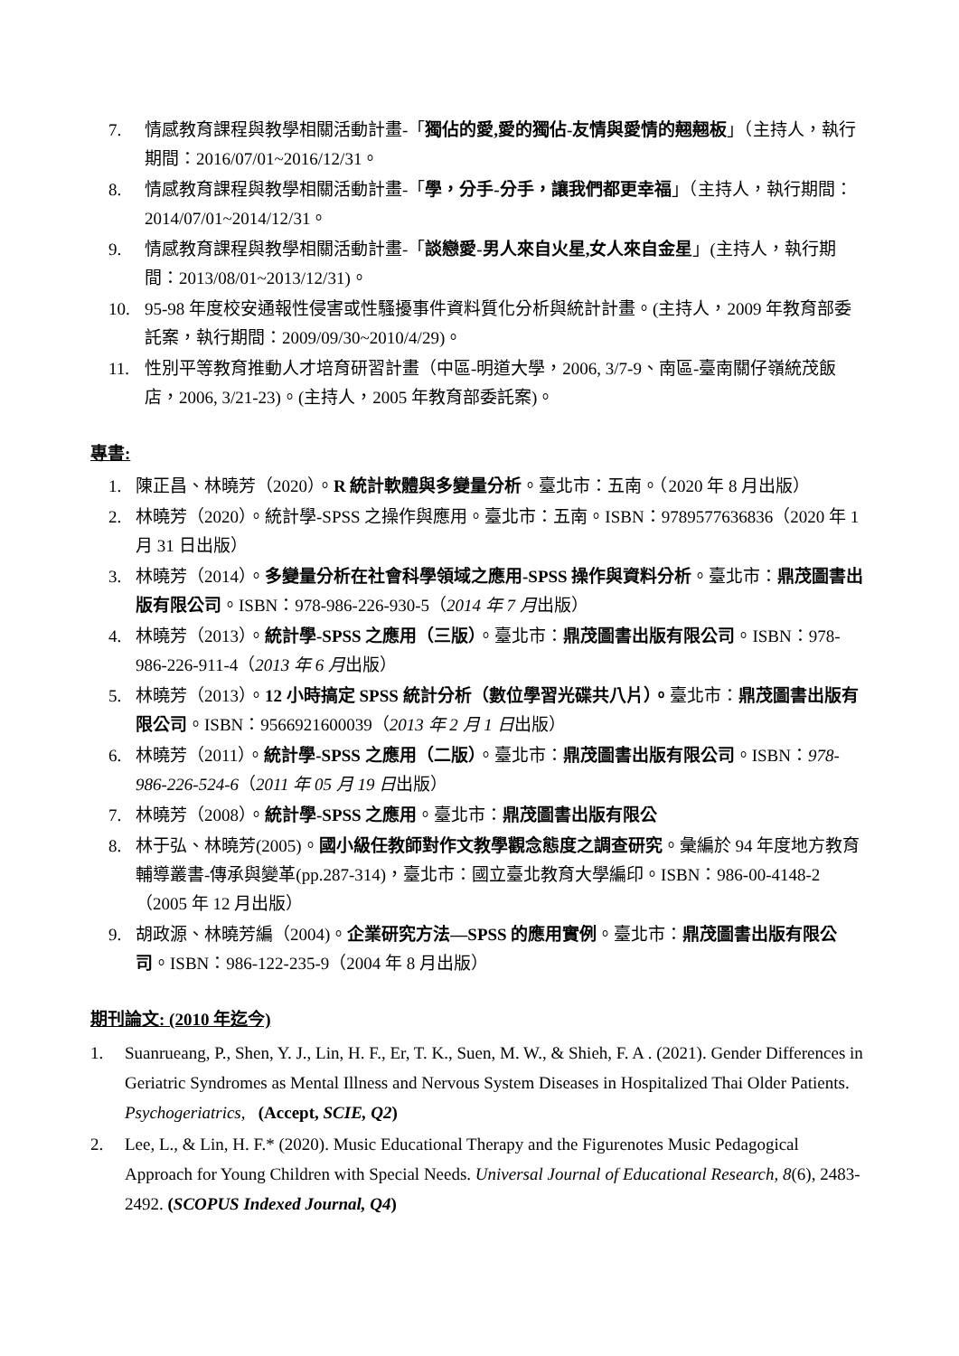7. 情感教育課程與教學相關活動計畫-「獨佔的愛,愛的獨佔-友情與愛情的翹翹板」（主持人，執行期間：2016/07/01~2016/12/31。
8. 情感教育課程與教學相關活動計畫-「學，分手-分手，讓我們都更幸福」（主持人，執行期間：2014/07/01~2014/12/31。
9. 情感教育課程與教學相關活動計畫-「談戀愛-男人來自火星,女人來自金星」(主持人，執行期間：2013/08/01~2013/12/31)。
10. 95-98 年度校安通報性侵害或性騷擾事件資料質化分析與統計計畫。(主持人，2009 年教育部委託案，執行期間：2009/09/30~2010/4/29)。
11. 性別平等教育推動人才培育研習計畫（中區-明道大學，2006, 3/7-9、南區-臺南關仔嶺統茂飯店，2006, 3/21-23)。(主持人，2005 年教育部委託案)。
專書:
1. 陳正昌、林曉芳（2020）。R 統計軟體與多變量分析。臺北市：五南。（2020 年 8 月出版）
2. 林曉芳（2020）。統計學-SPSS 之操作與應用。臺北市：五南。ISBN：9789577636836（2020 年 1 月 31 日出版）
3. 林曉芳（2014）。多變量分析在社會科學領域之應用-SPSS 操作與資料分析。臺北市：鼎茂圖書出版有限公司。ISBN：978-986-226-930-5（2014 年 7 月出版）
4. 林曉芳（2013）。統計學-SPSS 之應用（三版）。臺北市：鼎茂圖書出版有限公司。ISBN：978-986-226-911-4（2013 年 6 月出版）
5. 林曉芳（2013）。12 小時搞定 SPSS 統計分析（數位學習光碟共八片）。臺北市：鼎茂圖書出版有限公司。ISBN：9566921600039（2013 年 2 月 1 日出版）
6. 林曉芳（2011）。統計學-SPSS 之應用（二版）。臺北市：鼎茂圖書出版有限公司。ISBN：978-986-226-524-6（2011 年 05 月 19 日出版）
7. 林曉芳（2008）。統計學-SPSS 之應用。臺北市：鼎茂圖書出版有限公
8. 林于弘、林曉芳(2005)。國小級任教師對作文教學觀念態度之調查研究。彙編於 94 年度地方教育輔導叢書-傳承與變革(pp.287-314)，臺北市：國立臺北教育大學編印。ISBN：986-00-4148-2（2005 年 12 月出版）
9. 胡政源、林曉芳編（2004)。企業研究方法—SPSS 的應用實例。臺北市：鼎茂圖書出版有限公司。ISBN：986-122-235-9（2004 年 8 月出版）
期刊論文: (2010 年迄今)
1. Suanrueang, P., Shen, Y. J., Lin, H. F., Er, T. K., Suen, M. W., & Shieh, F. A . (2021). Gender Differences in Geriatric Syndromes as Mental Illness and Nervous System Diseases in Hospitalized Thai Older Patients. Psychogeriatrics, (Accept, SCIE, Q2)
2. Lee, L., & Lin, H. F.* (2020). Music Educational Therapy and the Figurenotes Music Pedagogical Approach for Young Children with Special Needs. Universal Journal of Educational Research, 8(6), 2483-2492. (SCOPUS Indexed Journal, Q4)